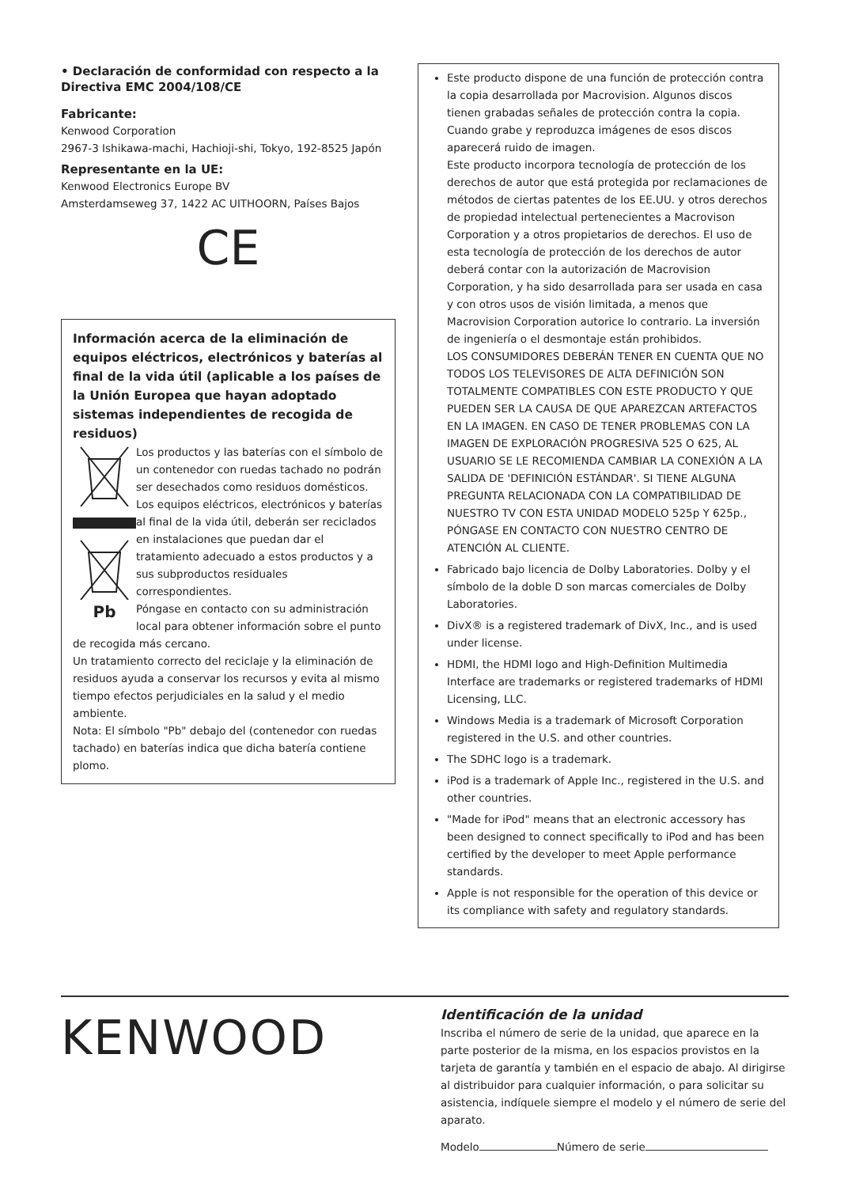• Declaración de conformidad con respecto a la Directiva EMC 2004/108/CE
Fabricante:
Kenwood Corporation
2967-3 Ishikawa-machi, Hachioji-shi, Tokyo, 192-8525 Japón
Representante en la UE:
Kenwood Electronics Europe BV
Amsterdamseweg 37, 1422 AC UITHOORN, Países Bajos
CE
Información acerca de la eliminación de equipos eléctricos, electrónicos y baterías al final de la vida útil (aplicable a los países de la Unión Europea que hayan adoptado sistemas independientes de recogida de residuos)
Pb
Los productos y las baterías con el símbolo de un contenedor con ruedas tachado no podrán ser desechados como residuos domésticos.
Los equipos eléctricos, electrónicos y baterías al final de la vida útil, deberán ser reciclados en instalaciones que puedan dar el tratamiento adecuado a estos productos y a sus subproductos residuales correspondientes.
Póngase en contacto con su administración local para obtener información sobre el punto de recogida más cercano.
Un tratamiento correcto del reciclaje y la eliminación de residuos ayuda a conservar los recursos y evita al mismo tiempo efectos perjudiciales en la salud y el medio ambiente.
Nota: El símbolo "Pb" debajo del (contenedor con ruedas tachado) en baterías indica que dicha batería contiene plomo.
Este producto dispone de una función de protección contra la copia desarrollada por Macrovision. Algunos discos tienen grabadas señales de protección contra la copia. Cuando grabe y reproduzca imágenes de esos discos aparecerá ruido de imagen.
Este producto incorpora tecnología de protección de los derechos de autor que está protegida por reclamaciones de métodos de ciertas patentes de los EE.UU. y otros derechos de propiedad intelectual pertenecientes a Macrovison Corporation y a otros propietarios de derechos. El uso de esta tecnología de protección de los derechos de autor deberá contar con la autorización de Macrovision Corporation, y ha sido desarrollada para ser usada en casa y con otros usos de visión limitada, a menos que Macrovision Corporation autorice lo contrario. La inversión de ingeniería o el desmontaje están prohibidos.
LOS CONSUMIDORES DEBERÁN TENER EN CUENTA QUE NO TODOS LOS TELEVISORES DE ALTA DEFINICIÓN SON TOTALMENTE COMPATIBLES CON ESTE PRODUCTO Y QUE PUEDEN SER LA CAUSA DE QUE APAREZCAN ARTEFACTOS EN LA IMAGEN. EN CASO DE TENER PROBLEMAS CON LA IMAGEN DE EXPLORACIÓN PROGRESIVA 525 O 625, AL USUARIO SE LE RECOMIENDA CAMBIAR LA CONEXIÓN A LA SALIDA DE 'DEFINICIÓN ESTÁNDAR'. SI TIENE ALGUNA PREGUNTA RELACIONADA CON LA COMPATIBILIDAD DE NUESTRO TV CON ESTA UNIDAD MODELO 525p Y 625p., PÓNGASE EN CONTACTO CON NUESTRO CENTRO DE ATENCIÓN AL CLIENTE.
Fabricado bajo licencia de Dolby Laboratories. Dolby y el símbolo de la doble D son marcas comerciales de Dolby Laboratories.
DivX® is a registered trademark of DivX, Inc., and is used under license.
HDMI, the HDMI logo and High-Definition Multimedia Interface are trademarks or registered trademarks of HDMI Licensing, LLC.
Windows Media is a trademark of Microsoft Corporation registered in the U.S. and other countries.
The SDHC logo is a trademark.
iPod is a trademark of Apple Inc., registered in the U.S. and other countries.
"Made for iPod" means that an electronic accessory has been designed to connect specifically to iPod and has been certified by the developer to meet Apple performance standards.
Apple is not responsible for the operation of this device or its compliance with safety and regulatory standards.
KENWOOD
Identificación de la unidad
Inscriba el número de serie de la unidad, que aparece en la parte posterior de la misma, en los espacios provistos en la tarjeta de garantía y también en el espacio de abajo. Al dirigirse al distribuidor para cualquier información, o para solicitar su asistencia, indíquele siempre el modelo y el número de serie del aparato.
Modelo Número de serie